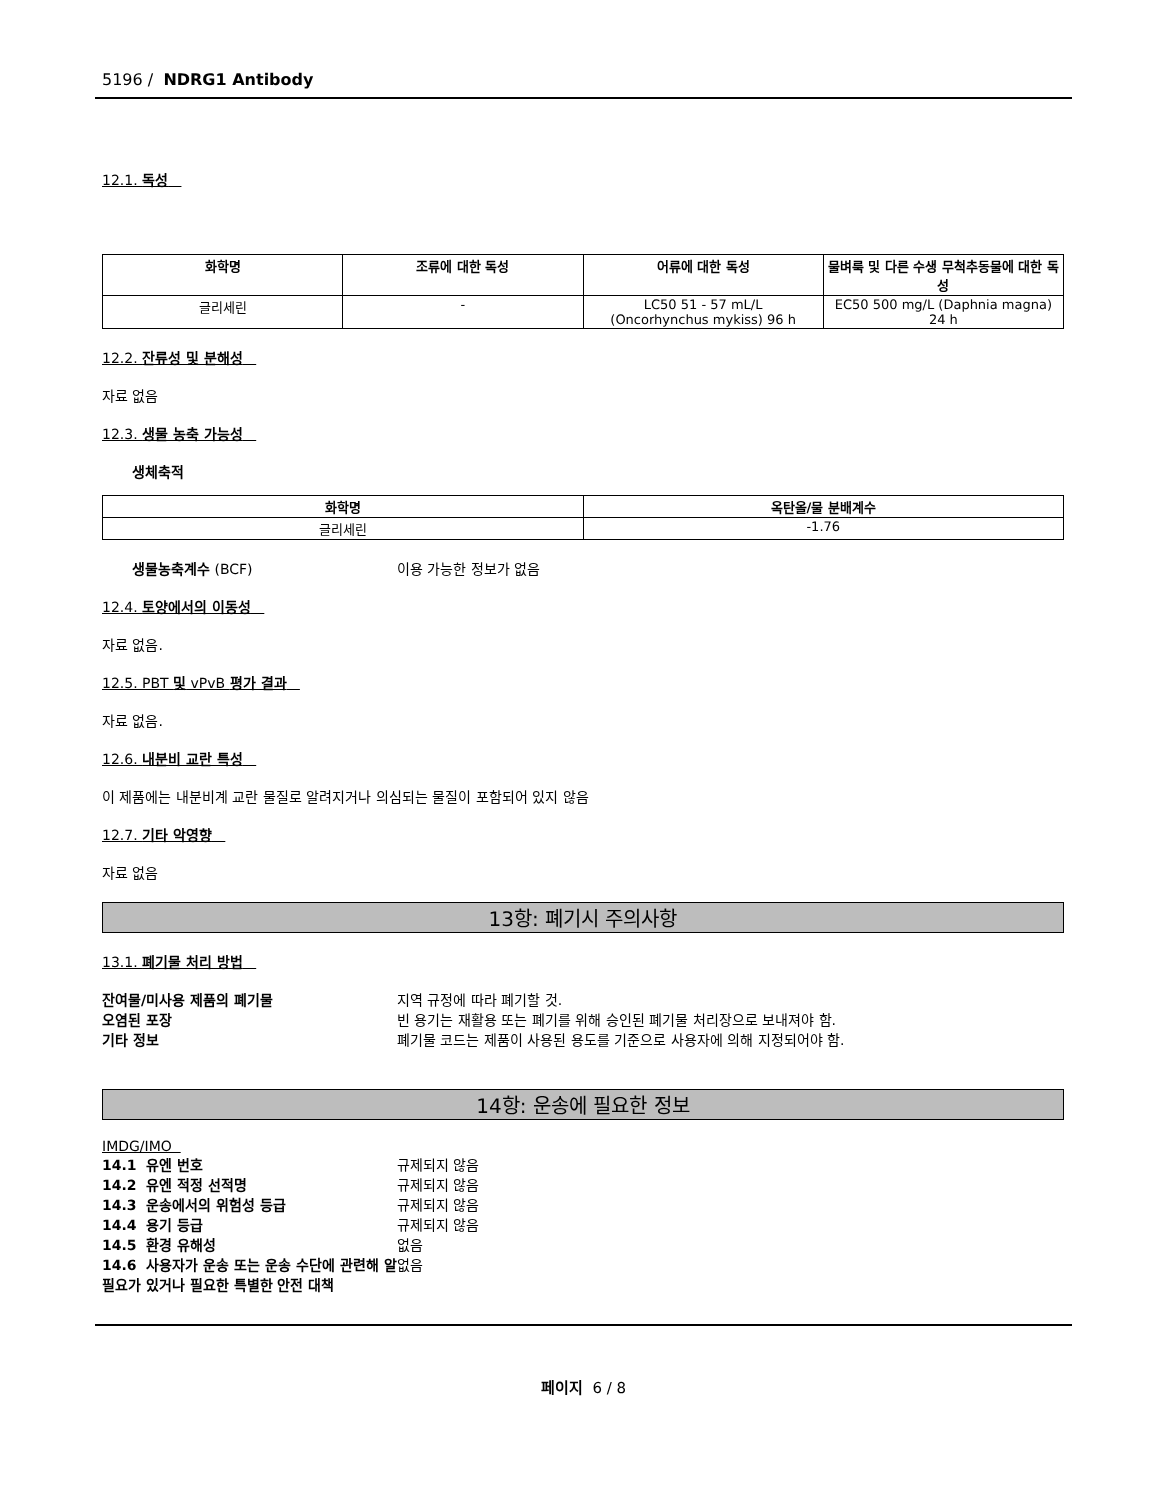5196 / NDRG1 Antibody
12.1. 독성
| 화학명 | 조류에 대한 독성 | 어류에 대한 독성 | 물벼룩 및 다른 수생 무척추동물에 대한 독성 |
| --- | --- | --- | --- |
| 글리세린 | - | LC50 51 - 57 mL/L (Oncorhynchus mykiss) 96 h | EC50 500 mg/L (Daphnia magna) 24 h |
12.2. 잔류성 및 분해성
자료 없음
12.3. 생물 농축 가능성
생체축적
| 화학명 | 옥탄올/물 분배계수 |
| --- | --- |
| 글리세린 | -1.76 |
생물농축계수 (BCF) 이용 가능한 정보가 없음
12.4. 토양에서의 이동성
자료 없음.
12.5. PBT 및 vPvB 평가 결과
자료 없음.
12.6. 내분비 교란 특성
이 제품에는 내분비계 교란 물질로 알려지거나 의심되는 물질이 포함되어 있지 않음
12.7. 기타 악영향
자료 없음
13항: 폐기시 주의사항
13.1. 폐기물 처리 방법
잔여물/미사용 제품의 폐기물 지역 규정에 따라 폐기할 것.
오염된 포장 빈 용기는 재활용 또는 폐기를 위해 승인된 폐기물 처리장으로 보내져야 함.
기타 정보 폐기물 코드는 제품이 사용된 용도를 기준으로 사용자에 의해 지정되어야 함.
14항: 운송에 필요한 정보
IMDG/IMO
14.1 유엔 번호 규제되지 않음
14.2 유엔 적정 선적명 규제되지 않음
14.3 운송에서의 위험성 등급 규제되지 않음
14.4 용기 등급 규제되지 않음
14.5 환경 유해성 없음
14.6 사용자가 운송 또는 운송 수단에 관련해 알 필요가 있거나 필요한 특별한 안전 대책
없음
페이지 6 / 8